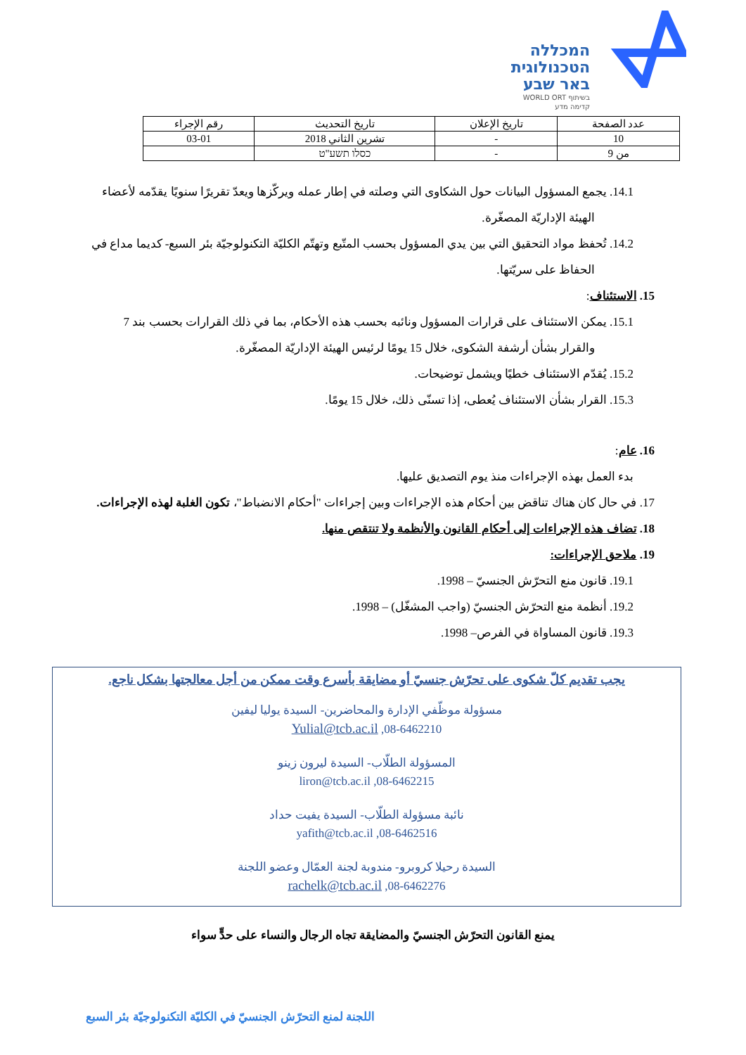המכללה
הטכנולוגית
באר שבע
בשיתוף WORLD ORT
קדימה מדע
| عدد الصفحة | تاريخ الإعلان | تاريخ التحديث | رقم الإجراء |
| 10 | - | تشرين الثاني 2018 | 03-01 |
| من 9 | - | כסלו תשע"ט | |
14.1. يجمع المسؤول البيانات حول الشكاوى التي وصلته في إطار عمله ويركّزها ويعدّ تقريرًا سنويًا يقدّمه لأعضاء الهيئة الإداريّة المصغّرة.
14.2. تُحفظ مواد التحقيق التي بين يدي المسؤول بحسب المتّبع وتهتّم الكليّة التكنولوجيّة بئر السبع- كديما مداع في الحفاظ على سريّتها.
15. الاستئناف:
15.1. يمكن الاستئناف على قرارات المسؤول ونائبه بحسب هذه الأحكام، بما في ذلك القرارات بحسب بند 7 والقرار بشأن أرشفة الشكوى، خلال 15 يومًا لرئيس الهيئة الإداريّة المصغّرة.
15.2. يُقدّم الاستئناف خطيًا ويشمل توضيحات.
15.3. القرار بشأن الاستئناف يُعطى، إذا تسنّى ذلك، خلال 15 يومًا.
16. عام:
بدء العمل بهذه الإجراءات منذ يوم التصديق عليها.
17. في حال كان هناك تناقض بين أحكام هذه الإجراءات وبين إجراءات "أحكام الانضباط"، تكون الغلبة لهذه الإجراءات.
18. تضاف هذه الإجراءات إلى أحكام القانون والأنظمة ولا تنتقص منها.
19. ملاحق الإجراءات:
19.1. قانون منع التحرّش الجنسيّ – 1998.
19.2. أنظمة منع التحرّش الجنسيّ (واجب المشغّل) – 1998.
19.3. قانون المساواة في الفرص– 1998.
يجب تقديم كلّ شكوى على تحرّش جنسيّ أو مضايقة بأسرع وقت ممكن من أجل معالجتها بشكل ناجع.
مسؤولة موظّفي الإدارة والمحاضرين- السيدة يوليا ليفين
Yulial@tcb.ac.il ,08-6462210
المسؤولة الطلّاب- السيدة ليرون زينو
liron@tcb.ac.il ,08-6462215
نائبة مسؤولة الطلّاب- السيدة يفيت حداد
yafith@tcb.ac.il ,08-6462516
السيدة رحيلا كروبرو- مندوبة لجنة العمّال وعضو اللجنة
rachelk@tcb.ac.il ,08-6462276
يمنع القانون التحرّش الجنسيّ والمضايقة تجاه الرجال والنساء على حدٍّ سواء
اللجنة لمنع التحرّش الجنسيّ في الكليّة التكنولوجيّة بئر السبع